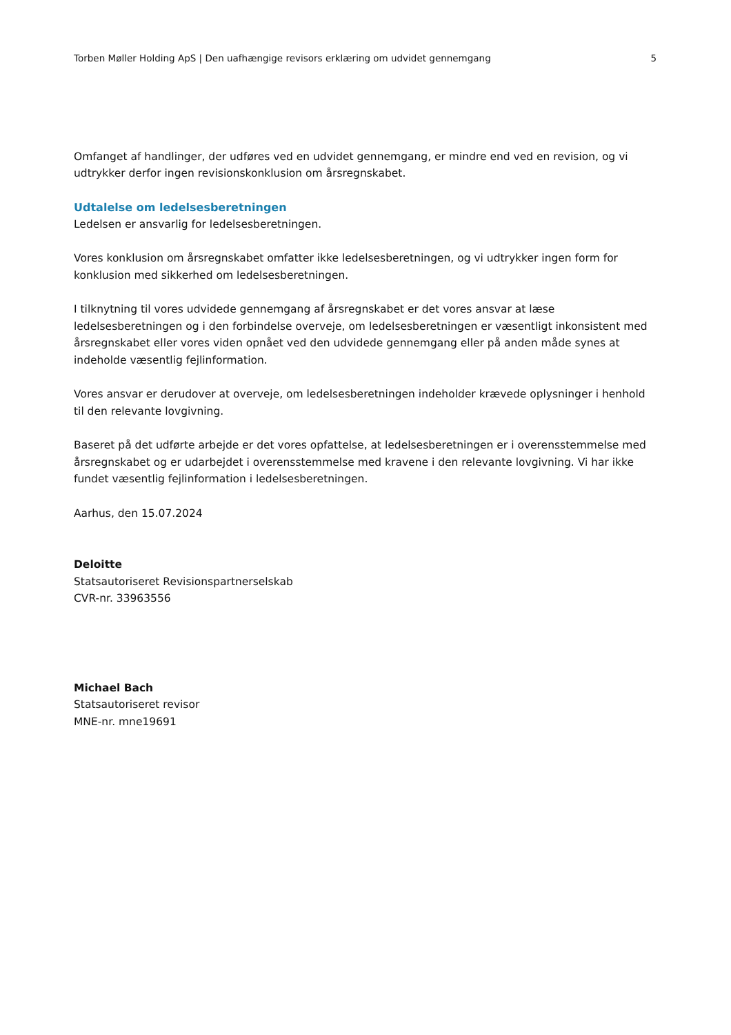Torben Møller Holding ApS | Den uafhængige revisors erklæring om udvidet gennemgang 5
Omfanget af handlinger, der udføres ved en udvidet gennemgang, er mindre end ved en revision, og vi udtrykker derfor ingen revisionskonklusion om årsregnskabet.
Udtalelse om ledelsesberetningen
Ledelsen er ansvarlig for ledelsesberetningen.
Vores konklusion om årsregnskabet omfatter ikke ledelsesberetningen, og vi udtrykker ingen form for konklusion med sikkerhed om ledelsesberetningen.
I tilknytning til vores udvidede gennemgang af årsregnskabet er det vores ansvar at læse ledelsesberetningen og i den forbindelse overveje, om ledelsesberetningen er væsentligt inkonsistent med årsregnskabet eller vores viden opnået ved den udvidede gennemgang eller på anden måde synes at indeholde væsentlig fejlinformation.
Vores ansvar er derudover at overveje, om ledelsesberetningen indeholder krævede oplysninger i henhold til den relevante lovgivning.
Baseret på det udførte arbejde er det vores opfattelse, at ledelsesberetningen er i overensstemmelse med årsregnskabet og er udarbejdet i overensstemmelse med kravene i den relevante lovgivning. Vi har ikke fundet væsentlig fejlinformation i ledelsesberetningen.
Aarhus, den 15.07.2024
Deloitte
Statsautoriseret Revisionspartnerselskab
CVR-nr. 33963556
Michael Bach
Statsautoriseret revisor
MNE-nr. mne19691